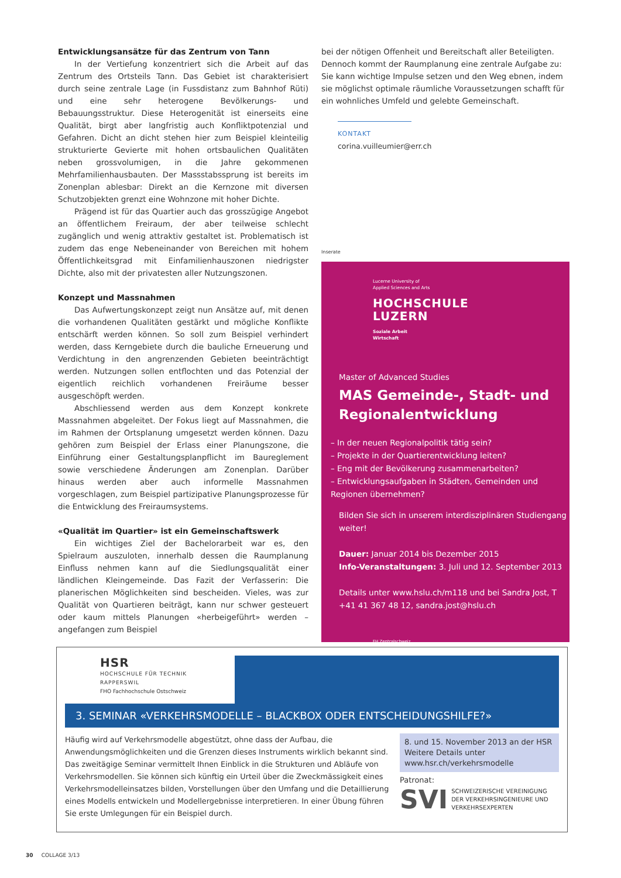Entwicklungsansätze für das Zentrum von Tann
In der Vertiefung konzentriert sich die Arbeit auf das Zentrum des Ortsteils Tann. Das Gebiet ist charakterisiert durch seine zentrale Lage (in Fussdistanz zum Bahnhof Rüti) und eine sehr heterogene Bevölkerungs- und Bebauungsstruktur. Diese Heterogenität ist einerseits eine Qualität, birgt aber langfristig auch Konfliktpotenzial und Gefahren. Dicht an dicht stehen hier zum Beispiel kleinteilig strukturierte Gevierte mit hohen ortsbaulichen Qualitäten neben grossvolumigen, in die Jahre gekommenen Mehrfamilienhausbauten. Der Massstabssprung ist bereits im Zonenplan ablesbar: Direkt an die Kernzone mit diversen Schutzobjekten grenzt eine Wohnzone mit hoher Dichte.
Prägend ist für das Quartier auch das grosszügige Angebot an öffentlichem Freiraum, der aber teilweise schlecht zugänglich und wenig attraktiv gestaltet ist. Problematisch ist zudem das enge Nebeneinander von Bereichen mit hohem Öffentlichkeitsgrad mit Einfamilienhauszonen niedrigster Dichte, also mit der privatesten aller Nutzungszonen.
Konzept und Massnahmen
Das Aufwertungskonzept zeigt nun Ansätze auf, mit denen die vorhandenen Qualitäten gestärkt und mögliche Konflikte entschärft werden können. So soll zum Beispiel verhindert werden, dass Kerngebiete durch die bauliche Erneuerung und Verdichtung in den angrenzenden Gebieten beeinträchtigt werden. Nutzungen sollen entflochten und das Potenzial der eigentlich reichlich vorhandenen Freiräume besser ausgeschöpft werden.
Abschliessend werden aus dem Konzept konkrete Massnahmen abgeleitet. Der Fokus liegt auf Massnahmen, die im Rahmen der Ortsplanung umgesetzt werden können. Dazu gehören zum Beispiel der Erlass einer Planungszone, die Einführung einer Gestaltungsplanpflicht im Baureglement sowie verschiedene Änderungen am Zonenplan. Darüber hinaus werden aber auch informelle Massnahmen vorgeschlagen, zum Beispiel partizipative Planungsprozesse für die Entwicklung des Freiraumsystems.
«Qualität im Quartier» ist ein Gemeinschaftswerk
Ein wichtiges Ziel der Bachelorarbeit war es, den Spielraum auszuloten, innerhalb dessen die Raumplanung Einfluss nehmen kann auf die Siedlungsqualität einer ländlichen Kleingemeinde. Das Fazit der Verfasserin: Die planerischen Möglichkeiten sind bescheiden. Vieles, was zur Qualität von Quartieren beiträgt, kann nur schwer gesteuert oder kaum mittels Planungen «herbeigeführt» werden – angefangen zum Beispiel
bei der nötigen Offenheit und Bereitschaft aller Beteiligten. Dennoch kommt der Raumplanung eine zentrale Aufgabe zu: Sie kann wichtige Impulse setzen und den Weg ebnen, indem sie möglichst optimale räumliche Voraussetzungen schafft für ein wohnliches Umfeld und gelebte Gemeinschaft.
KONTAKT
corina.vuilleumier@err.ch
Inserate
Lucerne University of
Applied Sciences and Arts
HOCHSCHULE
LUZERN
Soziale Arbeit
Wirtschaft
Master of Advanced Studies
MAS Gemeinde-, Stadt- und Regionalentwicklung
– In der neuen Regionalpolitik tätig sein?
– Projekte in der Quartierentwicklung leiten?
– Eng mit der Bevölkerung zusammenarbeiten?
– Entwicklungsaufgaben in Städten, Gemeinden und Regionen übernehmen?
Bilden Sie sich in unserem interdisziplinären Studiengang weiter!
Dauer: Januar 2014 bis Dezember 2015
Info-Veranstaltungen: 3. Juli und 12. September 2013
Details unter www.hslu.ch/m118 und bei Sandra Jost, T +41 41 367 48 12, sandra.jost@hslu.ch
FH Zentralschweiz
HSR
HOCHSCHULE FÜR TECHNIK
RAPPERSWIL
FHO Fachhochschule Ostschweiz
3. SEMINAR «VERKEHRSMODELLE – BLACKBOX ODER ENTSCHEIDUNGSHILFE?»
Häufig wird auf Verkehrsmodelle abgestützt, ohne dass der Aufbau, die Anwendungsmöglichkeiten und die Grenzen dieses Instruments wirklich bekannt sind. Das zweitägige Seminar vermittelt Ihnen Einblick in die Strukturen und Abläufe von Verkehrsmodellen. Sie können sich künftig ein Urteil über die Zweckmässigkeit eines Verkehrsmodelleinsatzes bilden, Vorstellungen über den Umfang und die Detaillierung eines Modells entwickeln und Modellergebnisse interpretieren. In einer Übung führen Sie erste Umlegungen für ein Beispiel durch.
8. und 15. November 2013 an der HSR
Weitere Details unter
www.hsr.ch/verkehrsmodelle
Patronat:
SVI SCHWEIZERISCHE VEREINIGUNG DER VERKEHRSINGENIEURE UND VERKEHRSEXPERTEN
30 COLLAGE 3/13